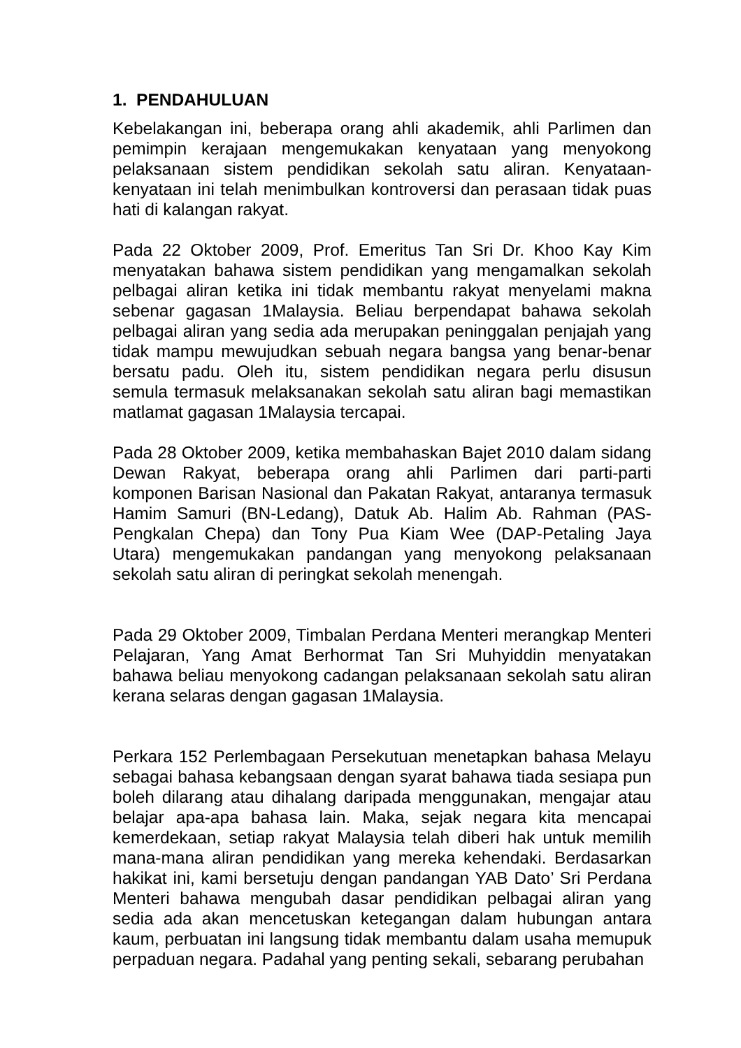1. PENDAHULUAN
Kebelakangan ini, beberapa orang ahli akademik, ahli Parlimen dan pemimpin kerajaan mengemukakan kenyataan yang menyokong pelaksanaan sistem pendidikan sekolah satu aliran. Kenyataan-kenyataan ini telah menimbulkan kontroversi dan perasaan tidak puas hati di kalangan rakyat.
Pada 22 Oktober 2009, Prof. Emeritus Tan Sri Dr. Khoo Kay Kim menyatakan bahawa sistem pendidikan yang mengamalkan sekolah pelbagai aliran ketika ini tidak membantu rakyat menyelami makna sebenar gagasan 1Malaysia. Beliau berpendapat bahawa sekolah pelbagai aliran yang sedia ada merupakan peninggalan penjajah yang tidak mampu mewujudkan sebuah negara bangsa yang benar-benar bersatu padu. Oleh itu, sistem pendidikan negara perlu disusun semula termasuk melaksanakan sekolah satu aliran bagi memastikan matlamat gagasan 1Malaysia tercapai.
Pada 28 Oktober 2009, ketika membahaskan Bajet 2010 dalam sidang Dewan Rakyat, beberapa orang ahli Parlimen dari parti-parti komponen Barisan Nasional dan Pakatan Rakyat, antaranya termasuk Hamim Samuri (BN-Ledang), Datuk Ab. Halim Ab. Rahman (PAS-Pengkalan Chepa) dan Tony Pua Kiam Wee (DAP-Petaling Jaya Utara) mengemukakan pandangan yang menyokong pelaksanaan sekolah satu aliran di peringkat sekolah menengah.
Pada 29 Oktober 2009, Timbalan Perdana Menteri merangkap Menteri Pelajaran, Yang Amat Berhormat Tan Sri Muhyiddin menyatakan bahawa beliau menyokong cadangan pelaksanaan sekolah satu aliran kerana selaras dengan gagasan 1Malaysia.
Perkara 152 Perlembagaan Persekutuan menetapkan bahasa Melayu sebagai bahasa kebangsaan dengan syarat bahawa tiada sesiapa pun boleh dilarang atau dihalang daripada menggunakan, mengajar atau belajar apa-apa bahasa lain. Maka, sejak negara kita mencapai kemerdekaan, setiap rakyat Malaysia telah diberi hak untuk memilih mana-mana aliran pendidikan yang mereka kehendaki. Berdasarkan hakikat ini, kami bersetuju dengan pandangan YAB Dato’ Sri Perdana Menteri bahawa mengubah dasar pendidikan pelbagai aliran yang sedia ada akan mencetuskan ketegangan dalam hubungan antara kaum, perbuatan ini langsung tidak membantu dalam usaha memupuk perpaduan negara. Padahal yang penting sekali, sebarang perubahan